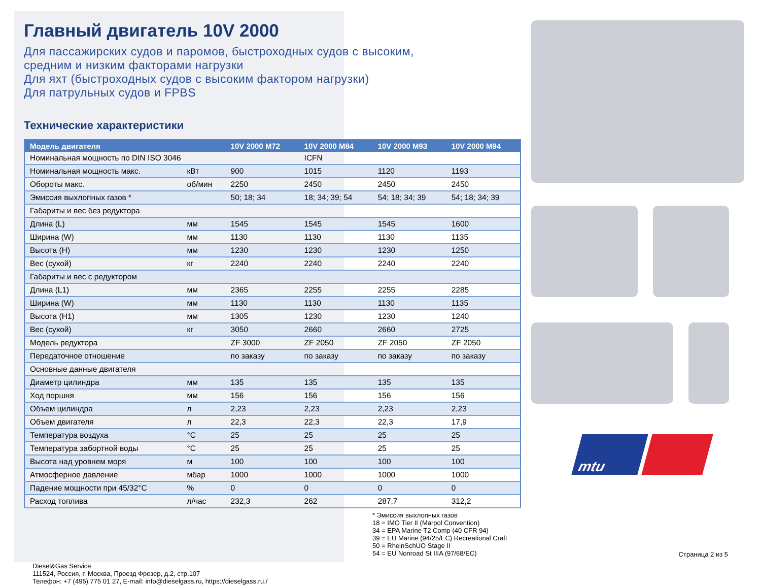Главный двигатель 10V 2000
Для пассажирских судов и паромов, быстроходных судов с высоким,
средним и низким факторами нагрузки
Для яхт (быстроходных судов с высоким фактором нагрузки)
Для патрульных судов и FPBS
Технические характеристики
| Модель двигателя | | 10V 2000 M72 | 10V 2000 M84 | 10V 2000 M93 | 10V 2000 M94 |
| --- | --- | --- | --- | --- | --- |
| Номинальная мощность по DIN ISO 3046 | | | ICFN | | |
| Номинальная мощность макс. | кВт | 900 | 1015 | 1120 | 1193 |
| Обороты макс. | об/мин | 2250 | 2450 | 2450 | 2450 |
| Эмиссия выхлопных газов * | | 50; 18; 34 | 18; 34; 39; 54 | 54; 18; 34; 39 | 54; 18; 34; 39 |
| Габариты и вес без редуктора | | | | | |
| Длина (L) | мм | 1545 | 1545 | 1545 | 1600 |
| Ширина (W) | мм | 1130 | 1130 | 1130 | 1135 |
| Высота (H) | мм | 1230 | 1230 | 1230 | 1250 |
| Вес (сухой) | кг | 2240 | 2240 | 2240 | 2240 |
| Габариты и вес с редуктором | | | | | |
| Длина (L1) | мм | 2365 | 2255 | 2255 | 2285 |
| Ширина (W) | мм | 1130 | 1130 | 1130 | 1135 |
| Высота (H1) | мм | 1305 | 1230 | 1230 | 1240 |
| Вес (сухой) | кг | 3050 | 2660 | 2660 | 2725 |
| Модель редуктора | | ZF 3000 | ZF 2050 | ZF 2050 | ZF 2050 |
| Передаточное отношение | | по заказу | по заказу | по заказу | по заказу |
| Основные данные двигателя | | | | | |
| Диаметр цилиндра | мм | 135 | 135 | 135 | 135 |
| Ход поршня | мм | 156 | 156 | 156 | 156 |
| Объем цилиндра | л | 2,23 | 2,23 | 2,23 | 2,23 |
| Объем двигателя | л | 22,3 | 22,3 | 22,3 | 17,9 |
| Температура воздуха | °C | 25 | 25 | 25 | 25 |
| Температура забортной воды | °C | 25 | 25 | 25 | 25 |
| Высота над уровнем моря | м | 100 | 100 | 100 | 100 |
| Атмосферное давление | мбар | 1000 | 1000 | 1000 | 1000 |
| Падение мощности при 45/32°C | % | 0 | 0 | 0 | 0 |
| Расход топлива | л/час | 232,3 | 262 | 287,7 | 312,2 |
Diesel&Gas Service
111524, Россия, г. Москва, Проезд Фрезер, д.2, стр.107
Телефон: +7 (495) 775 01 27, E-mail: info@dieselgass.ru, https://dieselgass.ru./
* Эмиссия выхлопных газов
18 = IMO Tier II (Marpol Convention)
34 = EPA Marine T2 Comp (40 CFR 94)
39 = EU Marine (94/25/EC) Recreational Craft
50 = RheinSchUO Stage II
54 = EU Nonroad St IIIA (97/68/EC)
mtu
Страница 2 из 5